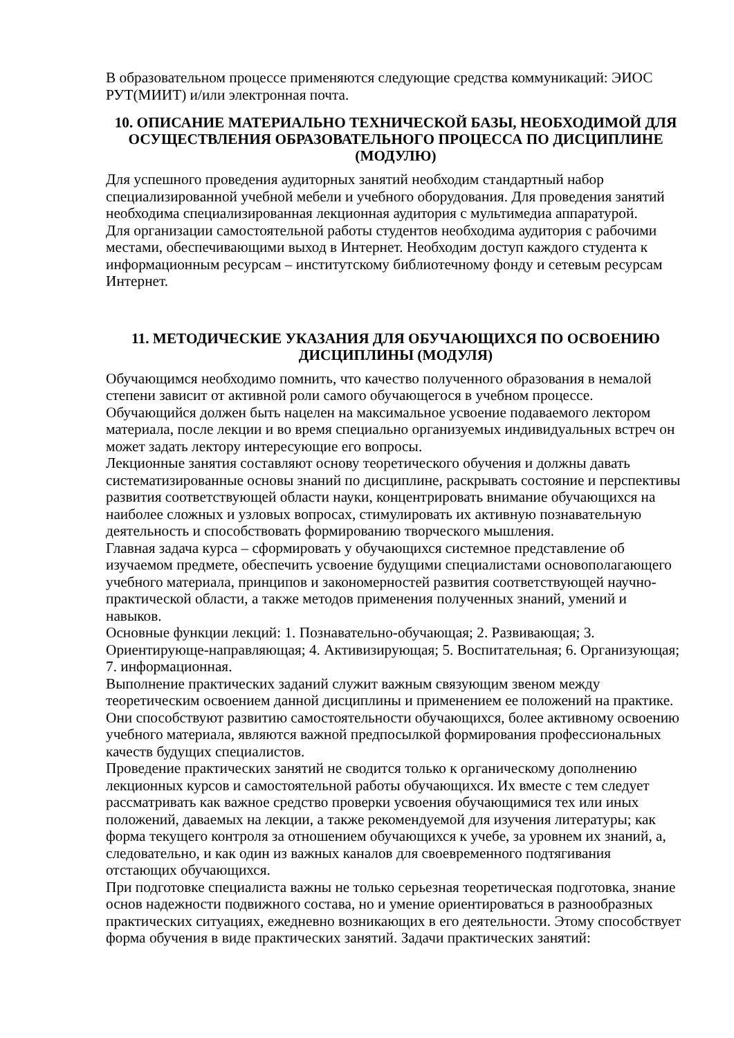В образовательном процессе применяются следующие средства коммуникаций: ЭИОС РУТ(МИИТ) и/или электронная почта.
10. ОПИСАНИЕ МАТЕРИАЛЬНО ТЕХНИЧЕСКОЙ БАЗЫ, НЕОБХОДИМОЙ ДЛЯ ОСУЩЕСТВЛЕНИЯ ОБРАЗОВАТЕЛЬНОГО ПРОЦЕССА ПО ДИСЦИПЛИНЕ (МОДУЛЮ)
Для успешного проведения аудиторных занятий необходим стандартный набор специализированной учебной мебели и учебного оборудования. Для проведения занятий необходима специализированная лекционная аудитория с мультимедиа аппаратурой.
Для организации самостоятельной работы студентов необходима аудитория с рабочими местами, обеспечивающими выход в Интернет. Необходим доступ каждого студента к информационным ресурсам – институтскому библиотечному фонду и сетевым ресурсам Интернет.
11. МЕТОДИЧЕСКИЕ УКАЗАНИЯ ДЛЯ ОБУЧАЮЩИХСЯ ПО ОСВОЕНИЮ ДИСЦИПЛИНЫ (МОДУЛЯ)
Обучающимся необходимо помнить, что качество полученного образования в немалой степени зависит от активной роли самого обучающегося в учебном процессе. Обучающийся должен быть нацелен на максимальное усвоение подаваемого лектором материала, после лекции и во время специально организуемых индивидуальных встреч он может задать лектору интересующие его вопросы.
Лекционные занятия составляют основу теоретического обучения и должны давать систематизированные основы знаний по дисциплине, раскрывать состояние и перспективы развития соответствующей области науки, концентрировать внимание обучающихся на наиболее сложных и узловых вопросах, стимулировать их активную познавательную деятельность и способствовать формированию творческого мышления.
Главная задача курса – сформировать у обучающихся системное представление об изучаемом предмете, обеспечить усвоение будущими специалистами основополагающего учебного материала, принципов и закономерностей развития соответствующей научно-практической области, а также методов применения полученных знаний, умений и навыков.
Основные функции лекций: 1. Познавательно-обучающая; 2. Развивающая; 3. Ориентирующе-направляющая; 4. Активизирующая; 5. Воспитательная; 6. Организующая; 7. информационная.
Выполнение практических заданий служит важным связующим звеном между теоретическим освоением данной дисциплины и применением ее положений на практике. Они способствуют развитию самостоятельности обучающихся, более активному освоению учебного материала, являются важной предпосылкой формирования профессиональных качеств будущих специалистов.
Проведение практических занятий не сводится только к органическому дополнению лекционных курсов и самостоятельной работы обучающихся. Их вместе с тем следует рассматривать как важное средство проверки усвоения обучающимися тех или иных положений, даваемых на лекции, а также рекомендуемой для изучения литературы; как форма текущего контроля за отношением обучающихся к учебе, за уровнем их знаний, а, следовательно, и как один из важных каналов для своевременного подтягивания отстающих обучающихся.
При подготовке специалиста важны не только серьезная теоретическая подготовка, знание основ надежности подвижного состава, но и умение ориентироваться в разнообразных практических ситуациях, ежедневно возникающих в его деятельности. Этому способствует форма обучения в виде практических занятий. Задачи практических занятий: